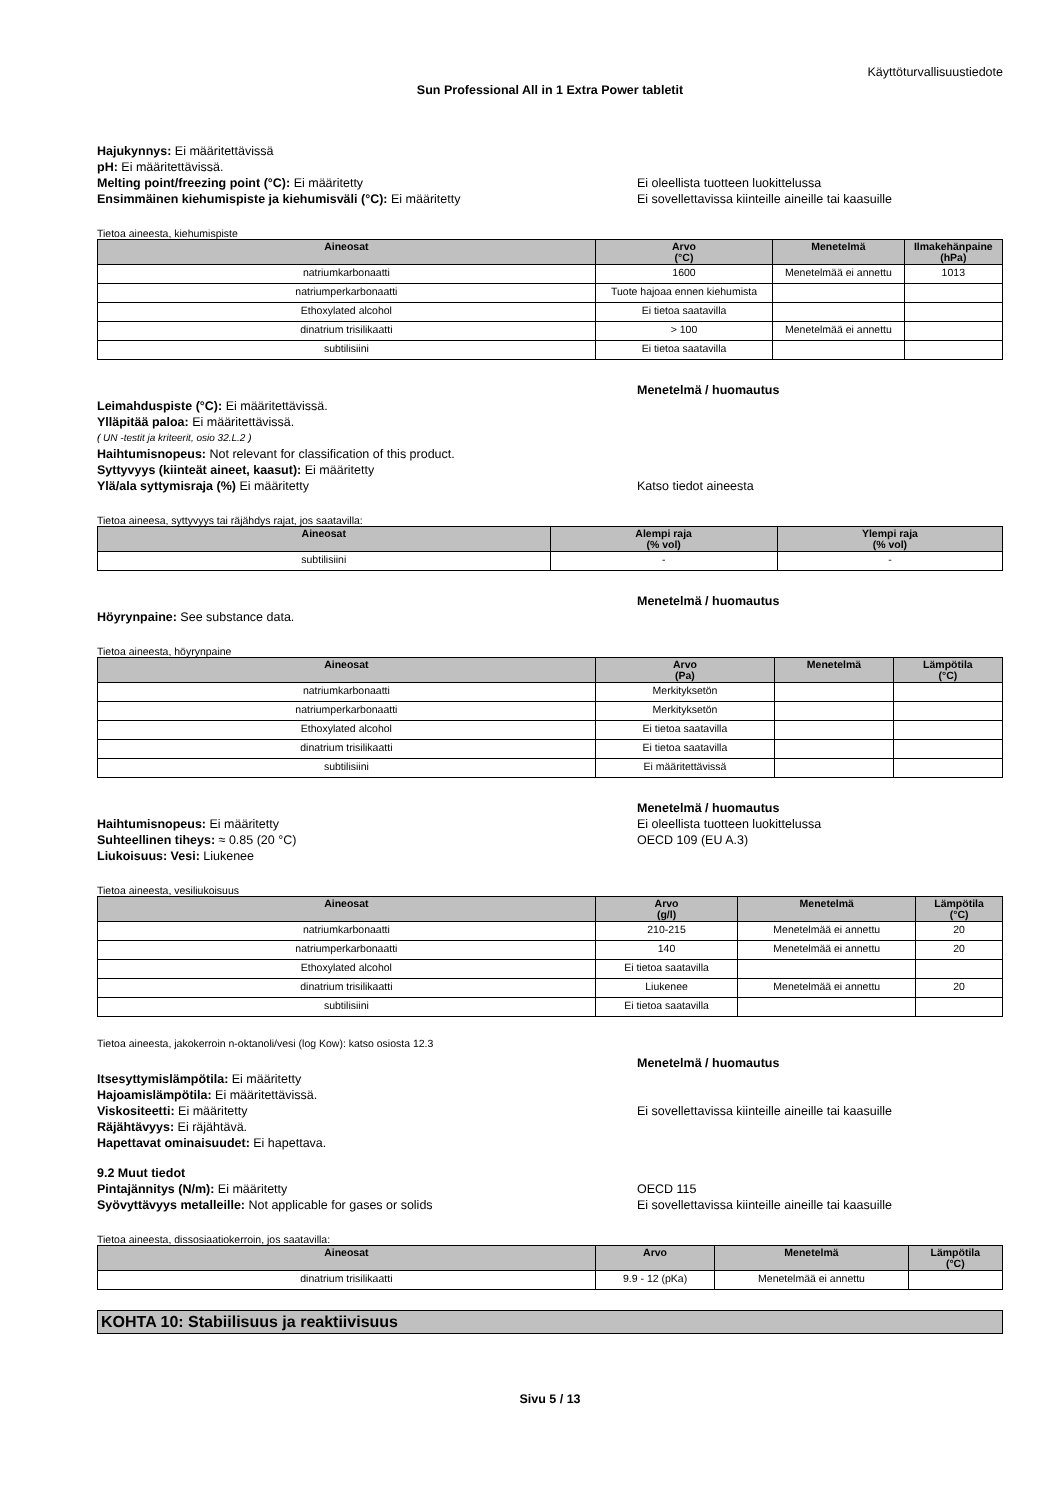Käyttöturvallisuustiedote
Sun Professional All in 1 Extra Power tabletit
Hajukynnys: Ei määritettävissä
pH: Ei määritettävissä.
Melting point/freezing point (°C): Ei määritetty Ei oleellista tuotteen luokittelussa
Ensimmäinen kiehumispiste ja kiehumisväli (°C): Ei määritetty Ei sovellettavissa kiinteille aineille tai kaasuille
Tietoa aineesta, kiehumispiste
| Aineosat | Arvo (°C) | Menetelmä | Ilmakehänpaine (hPa) |
| --- | --- | --- | --- |
| natriumkarbonaatti | 1600 | Menetelmää ei annettu | 1013 |
| natriumperkarbonaatti | Tuote hajoaa ennen kiehumista | | |
| Ethoxylated alcohol | Ei tietoa saatavilla | | |
| dinatrium trisilikaatti | > 100 | Menetelmää ei annettu | |
| subtilisiini | Ei tietoa saatavilla | | |
Menetelmä / huomautus
Leimahduspiste (°C): Ei määritettävissä.
Ylläpitää paloa: Ei määritettävissä.
( UN -testit ja kriteerit, osio 32.L.2 )
Haihtumisnopeus: Not relevant for classification of this product.
Syttyvyys (kiinteät aineet, kaasut): Ei määritetty
Ylä/ala syttymisraja (%) Ei määritetty Katso tiedot aineesta
Tietoa aineesa, syttyvyys tai räjähdys rajat, jos saatavilla:
| Aineosat | Alempi raja (% vol) | Ylempi raja (% vol) |
| --- | --- | --- |
| subtilisiini | - | - |
Menetelmä / huomautus
Höyrynpaine: See substance data.
Tietoa aineesta, höyrynpaine
| Aineosat | Arvo (Pa) | Menetelmä | Lämpötila (°C) |
| --- | --- | --- | --- |
| natriumkarbonaatti | Merkityksetön | | |
| natriumperkarbonaatti | Merkityksetön | | |
| Ethoxylated alcohol | Ei tietoa saatavilla | | |
| dinatrium trisilikaatti | Ei tietoa saatavilla | | |
| subtilisiini | Ei määritettävissä | | |
Menetelmä / huomautus
Haihtumisnopeus: Ei määritetty Ei oleellista tuotteen luokittelussa
Suhteellinen tiheys: ≈ 0.85 (20 °C) OECD 109 (EU A.3)
Liukoisuus: Vesi: Liukenee
Tietoa aineesta, vesiliukoisuus
| Aineosat | Arvo (g/l) | Menetelmä | Lämpötila (°C) |
| --- | --- | --- | --- |
| natriumkarbonaatti | 210-215 | Menetelmää ei annettu | 20 |
| natriumperkarbonaatti | 140 | Menetelmää ei annettu | 20 |
| Ethoxylated alcohol | Ei tietoa saatavilla | | |
| dinatrium trisilikaatti | Liukenee | Menetelmää ei annettu | 20 |
| subtilisiini | Ei tietoa saatavilla | | |
Tietoa aineesta, jakokerroin n-oktanoli/vesi (log Kow): katso osiosta 12.3
Menetelmä / huomautus
Itsesyttymislämpötila: Ei määritetty
Hajoamislämpötila: Ei määritettävissä.
Viskositeetti: Ei määritetty Ei sovellettavissa kiinteille aineille tai kaasuille
Räjähtävyys: Ei räjähtävä.
Hapettavat ominaisuudet: Ei hapettava.
9.2 Muut tiedot
Pintajännitys (N/m): Ei määritetty OECD 115
Syövyttävyys metalleille: Not applicable for gases or solids Ei sovellettavissa kiinteille aineille tai kaasuille
Tietoa aineesta, dissosiaatiokerroin, jos saatavilla:
| Aineosat | Arvo | Menetelmä | Lämpötila (°C) |
| --- | --- | --- | --- |
| dinatrium trisilikaatti | 9.9 - 12 (pKa) | Menetelmää ei annettu | |
KOHTA 10: Stabiilisuus ja reaktiivisuus
Sivu 5 / 13